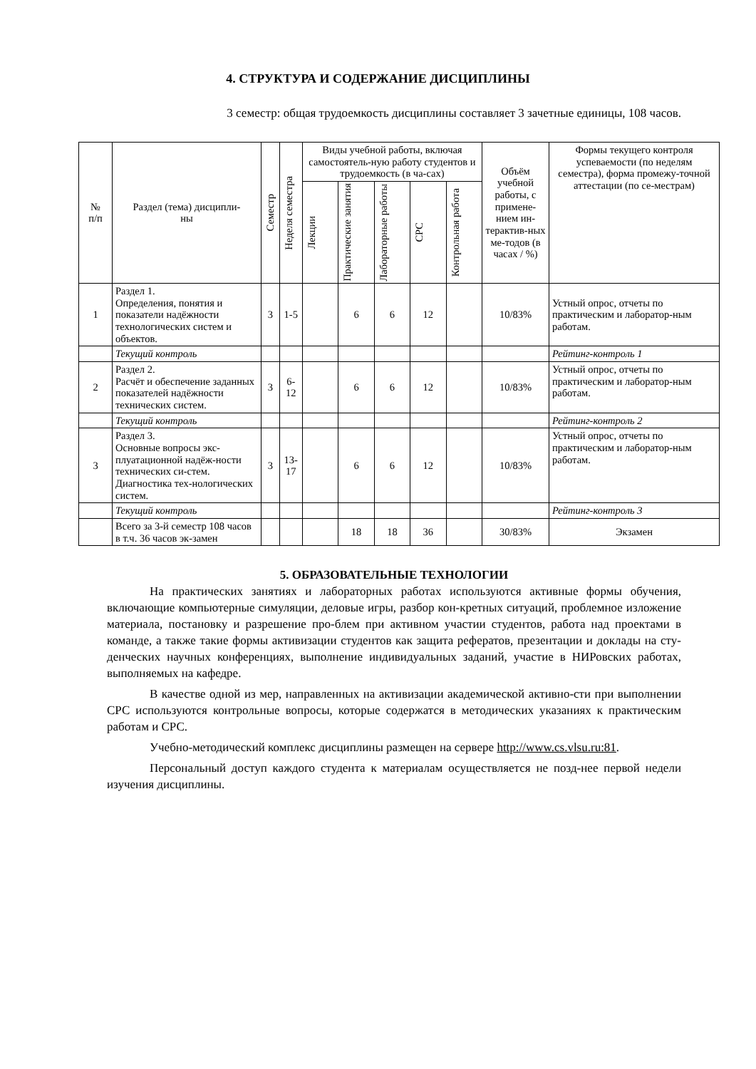4. СТРУКТУРА И СОДЕРЖАНИЕ ДИСЦИПЛИНЫ
3 семестр: общая трудоемкость дисциплины составляет 3 зачетные единицы, 108 часов.
| № п/п | Раздел (тема) дисципли- ны | Семестр | Неделя семестра | Виды учебной работы, включая самостоятель-ную работу студентов и трудоемкость (в ча-сах) | | | | | Объём учебной работы, с примене-нием ин-терактив-ных ме-тодов (в часах / %) | Формы текущего контроля успеваемости (по неделям семестра), форма промежу-точной аттестации (по се-местрам) |
| --- | --- | --- | --- | --- | --- | --- | --- | --- | --- | --- |
| | | | | Лекции | Практические занятия | Лабораторные работы | СРС | Контрольная работа | | |
| 1 | Раздел 1. Определения, понятия и показатели надёжности технологических систем и объектов. | 3 | 1-5 | | 6 | 6 | 12 | | 10/83% | Устный опрос, отчеты по практическим и лаборатор-ным работам. |
| | Текущий контроль | | | | | | | | | Рейтинг-контроль 1 |
| 2 | Раздел 2. Расчёт и обеспечение заданных показателей надёжности технических систем. | 3 | 6-12 | | 6 | 6 | 12 | | 10/83% | Устный опрос, отчеты по практическим и лаборатор-ным работам. |
| | Текущий контроль | | | | | | | | | Рейтинг-контроль 2 |
| 3 | Раздел 3. Основные вопросы экс-плуатационной надёж-ности технических си-стем. Диагностика тех-нологических систем. | 3 | 13-17 | | 6 | 6 | 12 | | 10/83% | Устный опрос, отчеты по практическим и лаборатор-ным работам. |
| | Текущий контроль | | | | | | | | | Рейтинг-контроль 3 |
| | Всего за 3-й семестр 108 часов в т.ч. 36 часов эк-замен | | | | 18 | 18 | 36 | | 30/83% | Экзамен |
5. ОБРАЗОВАТЕЛЬНЫЕ ТЕХНОЛОГИИ
На практических занятиях и лабораторных работах используются активные формы обучения, включающие компьютерные симуляции, деловые игры, разбор кон-кретных ситуаций, проблемное изложение материала, постановку и разрешение про-блем при активном участии студентов, работа над проектами в команде, а также такие формы активизации студентов как защита рефератов, презентации и доклады на сту-денческих научных конференциях, выполнение индивидуальных заданий, участие в НИРовских работах, выполняемых на кафедре.
В качестве одной из мер, направленных на активизации академической активно-сти при выполнении СРС используются контрольные вопросы, которые содержатся в методических указаниях к практическим работам и СРС.
Учебно-методический комплекс дисциплины размещен на сервере http://www.cs.vlsu.ru:81.
Персональный доступ каждого студента к материалам осуществляется не позд-нее первой недели изучения дисциплины.